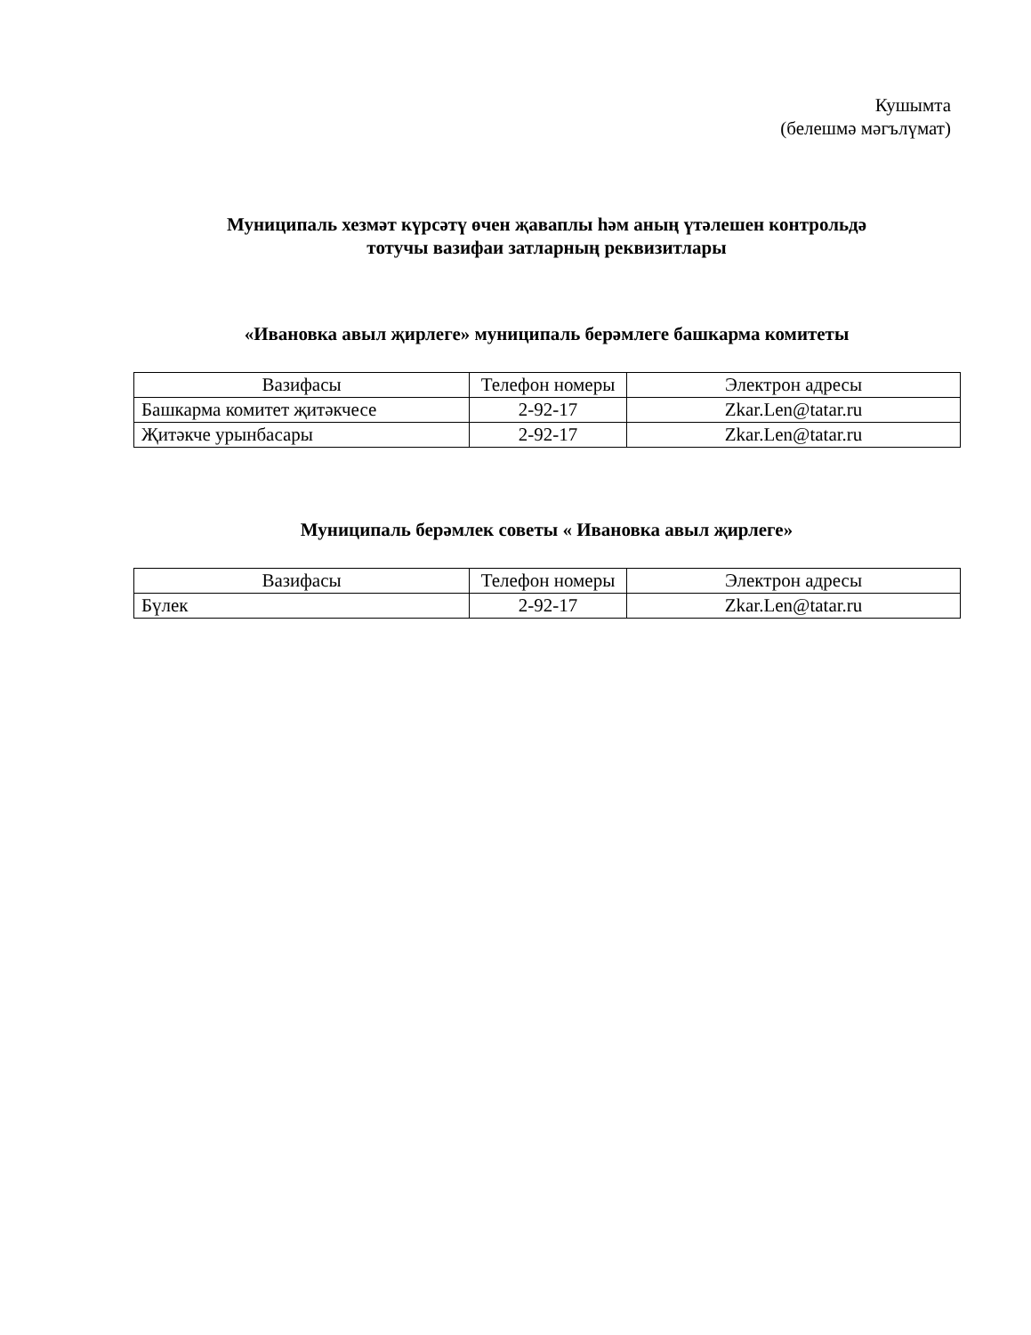Кушымта
(белешмә мәгълүмат)
Муниципаль хезмәт күрсәтү өчен җаваплы һәм аның үтәлешен контрольдә
тотучы вазифаи затларның реквизитлары
«Ивановка авыл җирлеге» муниципаль берәмлеге башкарма комитеты
| Вазифасы | Телефон номеры | Электрон адресы |
| Башкарма комитет җитәкчесе | 2-92-17 | Zkar.Len@tatar.ru |
| Җитәкче урынбасары | 2-92-17 | Zkar.Len@tatar.ru |
Муниципаль берәмлек советы « Ивановка авыл җирлеге»
| Вазифасы | Телефон номеры | Электрон адресы |
| Бүлек | 2-92-17 | Zkar.Len@tatar.ru |